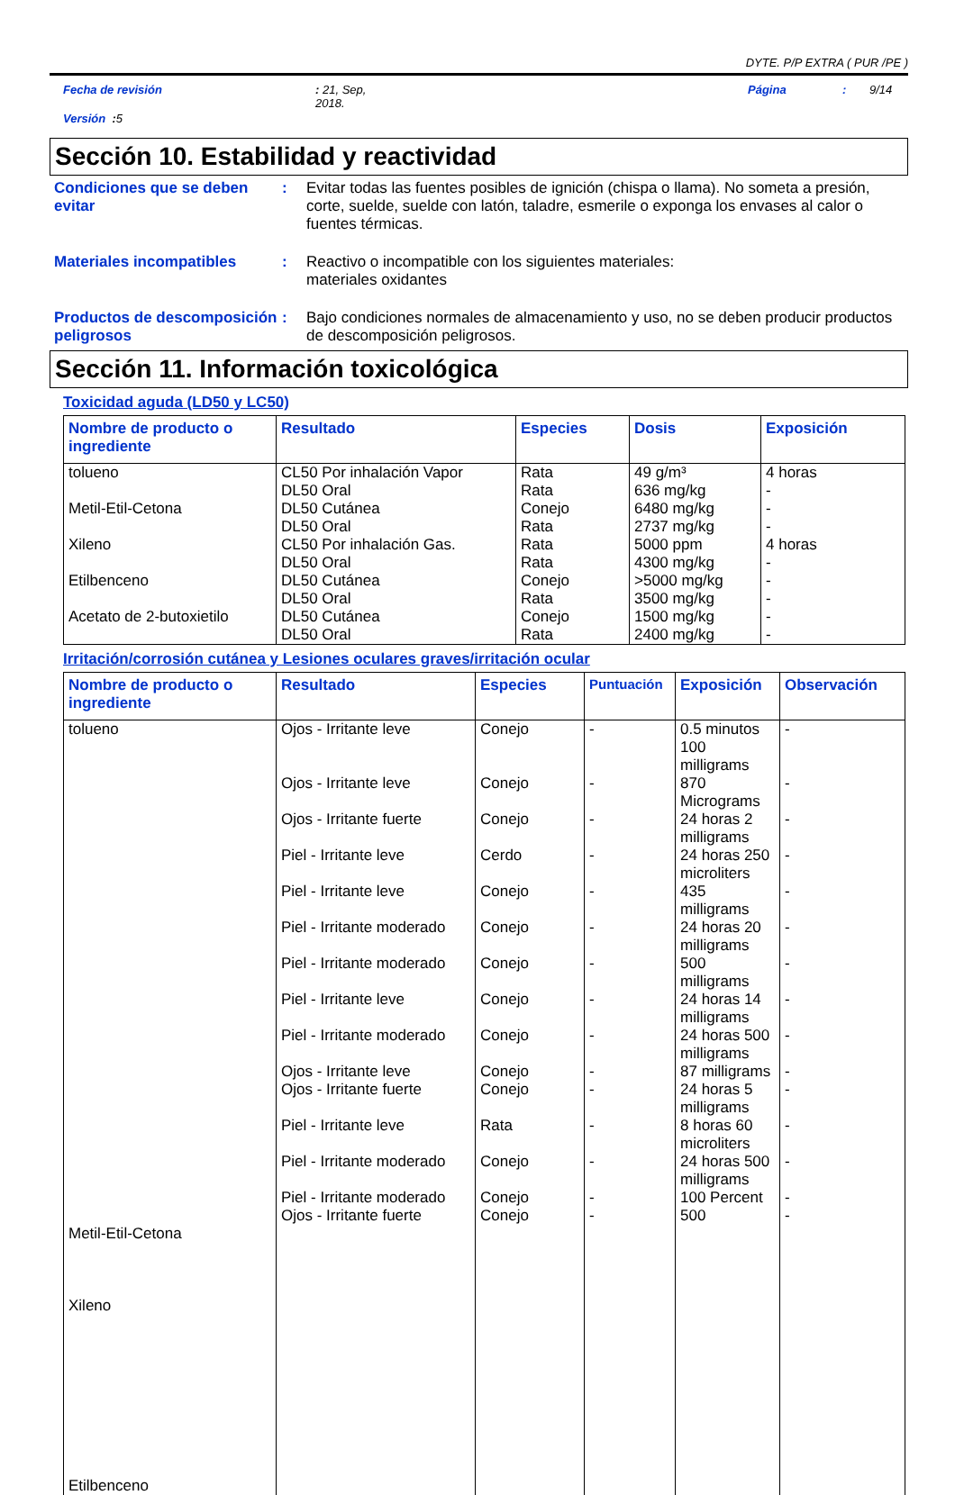DYTE. P/P EXTRA ( PUR /PE )
Fecha de revisión: 21, Sep,
2018. Página: 9/14
Versión : 5
Sección 10. Estabilidad y reactividad
Condiciones que se deben evitar
: Evitar todas las fuentes posibles de ignición (chispa o llama). No someta a presión, corte, suelde, suelde con latón, taladre, esmerile o exponga los envases al calor o fuentes térmicas.
Materiales incompatibles : Reactivo o incompatible con los siguientes materiales:
materiales oxidantes
Productos de descomposición peligrosos
: Bajo condiciones normales de almacenamiento y uso, no se deben producir productos de descomposición peligrosos.
Sección 11. Información toxicológica
Toxicidad aguda (LD50 y LC50)
| Nombre de producto o ingrediente | Resultado | Especies | Dosis | Exposición |
| --- | --- | --- | --- | --- |
| tolueno Metil-Etil-Cetona Xileno Etilbenceno Acetato de 2-butoxietilo | CL50 Por inhalación Vapor DL50 Oral DL50 Cutánea DL50 Oral CL50 Por inhalación Gas. DL50 Oral DL50 Cutánea DL50 Oral DL50 Cutánea DL50 Oral | Rata Rata Conejo Rata Rata Rata Conejo Rata Conejo Rata | 49 g/m³ 636 mg/kg 6480 mg/kg 2737 mg/kg 5000 ppm 4300 mg/kg >5000 mg/kg 3500 mg/kg 1500 mg/kg 2400 mg/kg | 4 horas - - - 4 horas - - - - - |
Irritación/corrosión cutánea y Lesiones oculares graves/irritación ocular
| Nombre de producto o ingrediente | Resultado | Especies | Puntuación | Exposición | Observación |
| --- | --- | --- | --- | --- | --- |
| tolueno Metil-Etil-Cetona Xileno Etilbenceno | Ojos - Irritante leve Ojos - Irritante leve Ojos - Irritante fuerte Piel - Irritante leve Piel - Irritante leve Piel - Irritante moderado Piel - Irritante moderado Piel - Irritante leve Piel - Irritante moderado Ojos - Irritante leve Ojos - Irritante fuerte Piel - Irritante leve Piel - Irritante moderado Piel - Irritante moderado Ojos - Irritante fuerte | Conejo Conejo Conejo Cerdo Conejo Conejo Conejo Conejo Conejo Conejo Conejo Rata Conejo Conejo Conejo | - - - - - - - - - - - - - - - | 0.5 minutos 100 milligrams 870 Micrograms 24 horas 2 milligrams 24 horas 250 microliters 435 milligrams 24 horas 20 milligrams 500 milligrams 24 horas 14 milligrams 24 horas 500 milligrams 87 milligrams 24 horas 5 milligrams 8 horas 60 microliters 24 horas 500 milligrams 100 Percent 500 | - - - - - - - - - - - - - - - |